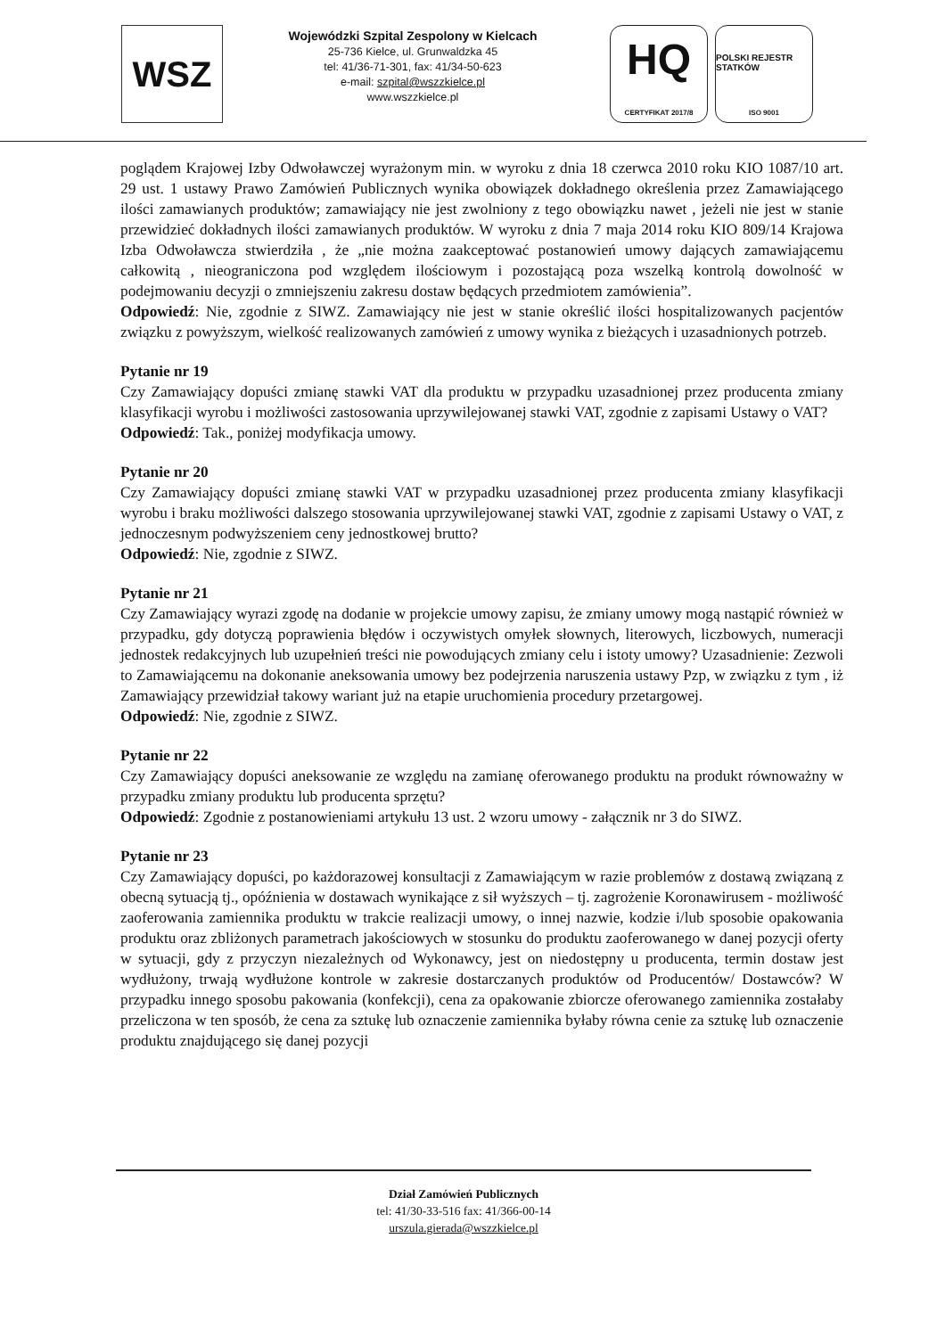WSZ
Wojewódzki Szpital Zespolony w Kielcach
25-736 Kielce, ul. Grunwaldzka 45
tel: 41/36-71-301, fax: 41/34-50-623
e-mail: szpital@wszzkielce.pl
www.wszzkielce.pl
HQ
CERTYFIKAT 2017/8
POLSKI REJESTR STATKÓW
ISO 9001
poglądem Krajowej Izby Odwoławczej wyrażonym min. w wyroku z dnia 18 czerwca 2010 roku KIO 1087/10 art. 29 ust. 1 ustawy Prawo Zamówień Publicznych wynika obowiązek dokładnego określenia przez Zamawiającego ilości zamawianych produktów; zamawiający nie jest zwolniony z tego obowiązku nawet , jeżeli nie jest w stanie przewidzieć dokładnych ilości zamawianych produktów. W wyroku z dnia 7 maja 2014 roku KIO 809/14 Krajowa Izba Odwoławcza stwierdziła , że „nie można zaakceptować postanowień umowy dających zamawiającemu całkowitą , nieograniczona pod względem ilościowym i pozostającą poza wszelką kontrolą dowolność w podejmowaniu decyzji o zmniejszeniu zakresu dostaw będących przedmiotem zamówienia”.
Odpowiedź: Nie, zgodnie z SIWZ. Zamawiający nie jest w stanie określić ilości hospitalizowanych pacjentów związku z powyższym, wielkość realizowanych zamówień z umowy wynika z bieżących i uzasadnionych potrzeb.
Pytanie nr 19
Czy Zamawiający dopuści zmianę stawki VAT dla produktu w przypadku uzasadnionej przez producenta zmiany klasyfikacji wyrobu i możliwości zastosowania uprzywilejowanej stawki VAT, zgodnie z zapisami Ustawy o VAT?
Odpowiedź: Tak., poniżej modyfikacja umowy.
Pytanie nr 20
Czy Zamawiający dopuści zmianę stawki VAT w przypadku uzasadnionej przez producenta zmiany klasyfikacji wyrobu i braku możliwości dalszego stosowania uprzywilejowanej stawki VAT, zgodnie z zapisami Ustawy o VAT, z jednoczesnym podwyższeniem ceny jednostkowej brutto?
Odpowiedź: Nie, zgodnie z SIWZ.
Pytanie nr 21
Czy Zamawiający wyrazi zgodę na dodanie w projekcie umowy zapisu, że zmiany umowy mogą nastąpić również w przypadku, gdy dotyczą poprawienia błędów i oczywistych omyłek słownych, literowych, liczbowych, numeracji jednostek redakcyjnych lub uzupełnień treści nie powodujących zmiany celu i istoty umowy? Uzasadnienie: Zezwoli to Zamawiającemu na dokonanie aneksowania umowy bez podejrzenia naruszenia ustawy Pzp, w związku z tym , iż Zamawiający przewidział takowy wariant już na etapie uruchomienia procedury przetargowej.
Odpowiedź: Nie, zgodnie z SIWZ.
Pytanie nr 22
Czy Zamawiający dopuści aneksowanie ze względu na zamianę oferowanego produktu na produkt równoważny w przypadku zmiany produktu lub producenta sprzętu?
Odpowiedź: Zgodnie z postanowieniami artykułu 13 ust. 2 wzoru umowy - załącznik nr 3 do SIWZ.
Pytanie nr 23
Czy Zamawiający dopuści, po każdorazowej konsultacji z Zamawiającym w razie problemów z dostawą związaną z obecną sytuacją tj., opóźnienia w dostawach wynikające z sił wyższych – tj. zagrożenie Koronawirusem - możliwość zaoferowania zamiennika produktu w trakcie realizacji umowy, o innej nazwie, kodzie i/lub sposobie opakowania produktu oraz zbliżonych parametrach jakościowych w stosunku do produktu zaoferowanego w danej pozycji oferty w sytuacji, gdy z przyczyn niezależnych od Wykonawcy, jest on niedostępny u producenta, termin dostaw jest wydłużony, trwają wydłużone kontrole w zakresie dostarczanych produktów od Producentów/ Dostawców? W przypadku innego sposobu pakowania (konfekcji), cena za opakowanie zbiorcze oferowanego zamiennika zostałaby przeliczona w ten sposób, że cena za sztukę lub oznaczenie zamiennika byłaby równa cenie za sztukę lub oznaczenie produktu znajdującego się danej pozycji
Dział Zamówień Publicznych
tel: 41/30-33-516 fax: 41/366-00-14
urszula.gierada@wszzkielce.pl